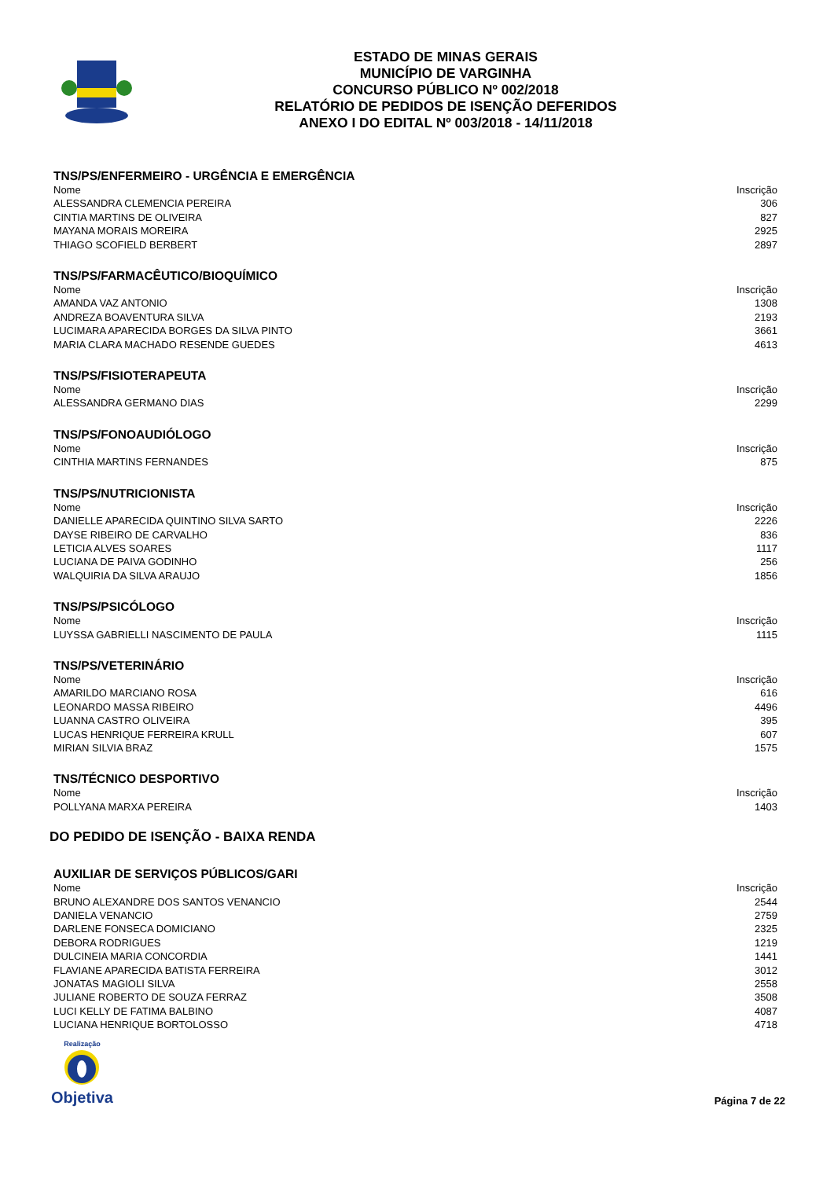ESTADO DE MINAS GERAIS
MUNICÍPIO DE VARGINHA
CONCURSO PÚBLICO Nº 002/2018
RELATÓRIO DE PEDIDOS DE ISENÇÃO DEFERIDOS
ANEXO I DO EDITAL Nº 003/2018 - 14/11/2018
TNS/PS/ENFERMEIRO - URGÊNCIA E EMERGÊNCIA
| Nome | Inscrição |
| --- | --- |
| ALESSANDRA CLEMENCIA PEREIRA | 306 |
| CINTIA MARTINS DE OLIVEIRA | 827 |
| MAYANA MORAIS MOREIRA | 2925 |
| THIAGO SCOFIELD BERBERT | 2897 |
TNS/PS/FARMACÊUTICO/BIOQUÍMICO
| Nome | Inscrição |
| --- | --- |
| AMANDA VAZ ANTONIO | 1308 |
| ANDREZA BOAVENTURA SILVA | 2193 |
| LUCIMARA APARECIDA BORGES DA SILVA PINTO | 3661 |
| MARIA CLARA MACHADO RESENDE GUEDES | 4613 |
TNS/PS/FISIOTERAPEUTA
| Nome | Inscrição |
| --- | --- |
| ALESSANDRA GERMANO DIAS | 2299 |
TNS/PS/FONOAUDIÓLOGO
| Nome | Inscrição |
| --- | --- |
| CINTHIA MARTINS FERNANDES | 875 |
TNS/PS/NUTRICIONISTA
| Nome | Inscrição |
| --- | --- |
| DANIELLE APARECIDA QUINTINO SILVA SARTO | 2226 |
| DAYSE RIBEIRO DE CARVALHO | 836 |
| LETICIA ALVES SOARES | 1117 |
| LUCIANA DE PAIVA GODINHO | 256 |
| WALQUIRIA DA SILVA ARAUJO | 1856 |
TNS/PS/PSICÓLOGO
| Nome | Inscrição |
| --- | --- |
| LUYSSA GABRIELLI NASCIMENTO DE PAULA | 1115 |
TNS/PS/VETERINÁRIO
| Nome | Inscrição |
| --- | --- |
| AMARILDO MARCIANO ROSA | 616 |
| LEONARDO MASSA RIBEIRO | 4496 |
| LUANNA CASTRO OLIVEIRA | 395 |
| LUCAS HENRIQUE FERREIRA KRULL | 607 |
| MIRIAN SILVIA BRAZ | 1575 |
TNS/TÉCNICO DESPORTIVO
| Nome | Inscrição |
| --- | --- |
| POLLYANA MARXA PEREIRA | 1403 |
DO PEDIDO DE ISENÇÃO - BAIXA RENDA
AUXILIAR DE SERVIÇOS PÚBLICOS/GARI
| Nome | Inscrição |
| --- | --- |
| BRUNO ALEXANDRE DOS SANTOS VENANCIO | 2544 |
| DANIELA VENANCIO | 2759 |
| DARLENE FONSECA DOMICIANO | 2325 |
| DEBORA RODRIGUES | 1219 |
| DULCINEIA MARIA CONCORDIA | 1441 |
| FLAVIANE APARECIDA BATISTA FERREIRA | 3012 |
| JONATAS MAGIOLI SILVA | 2558 |
| JULIANE ROBERTO DE SOUZA FERRAZ | 3508 |
| LUCI KELLY DE FATIMA BALBINO | 4087 |
| LUCIANA HENRIQUE BORTOLOSSO | 4718 |
Realização
Objetiva
Página 7 de 22